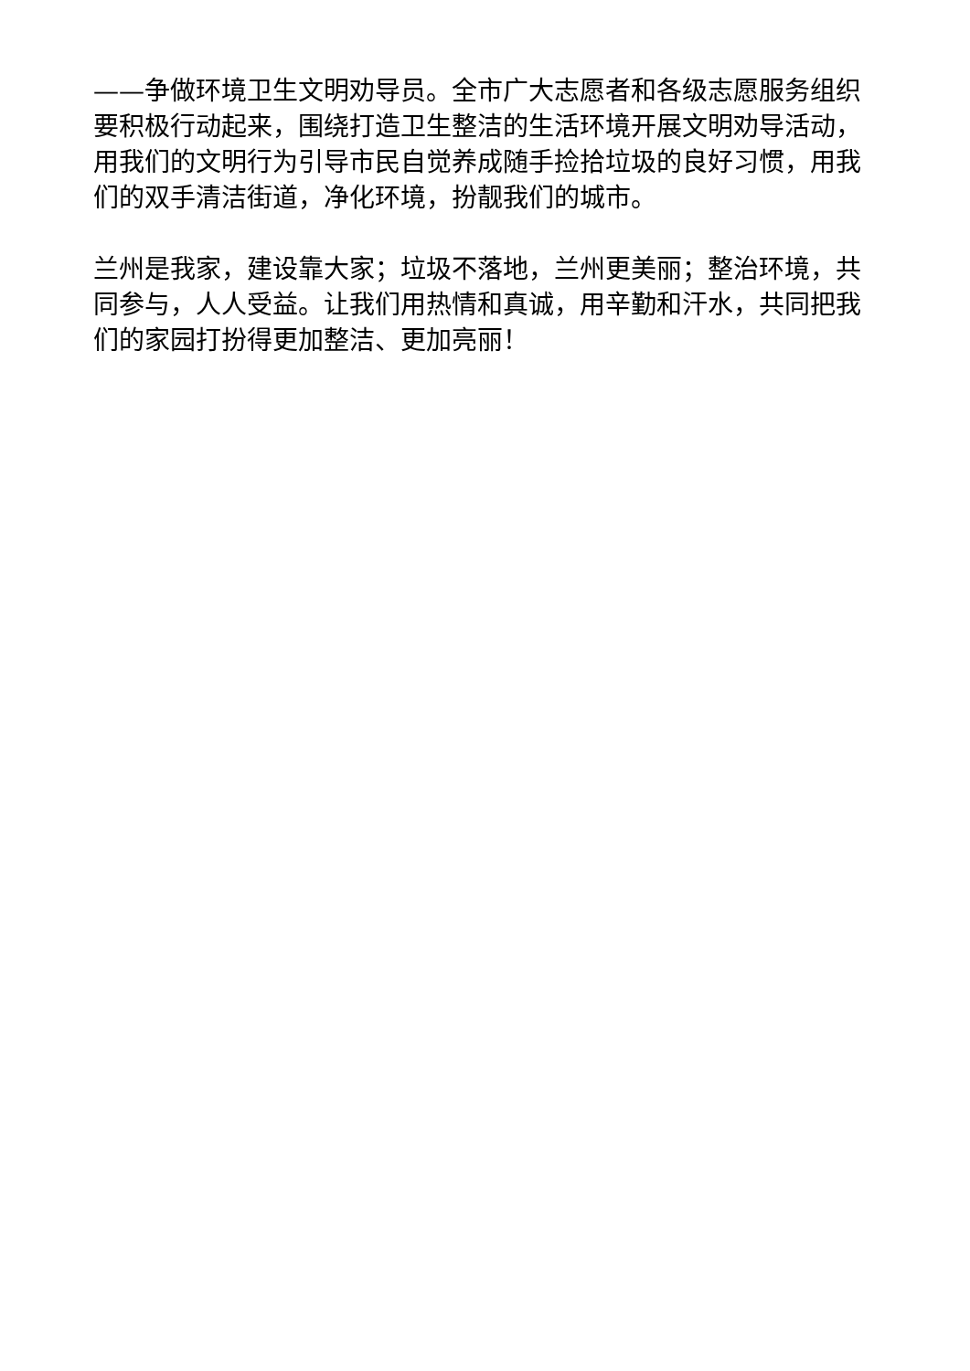——争做环境卫生文明劝导员。全市广大志愿者和各级志愿服务组织要积极行动起来，围绕打造卫生整洁的生活环境开展文明劝导活动，用我们的文明行为引导市民自觉养成随手捡拾垃圾的良好习惯，用我们的双手清洁街道，净化环境，扮靓我们的城市。
兰州是我家，建设靠大家；垃圾不落地，兰州更美丽；整治环境，共同参与，人人受益。让我们用热情和真诚，用辛勤和汗水，共同把我们的家园打扮得更加整洁、更加亮丽！